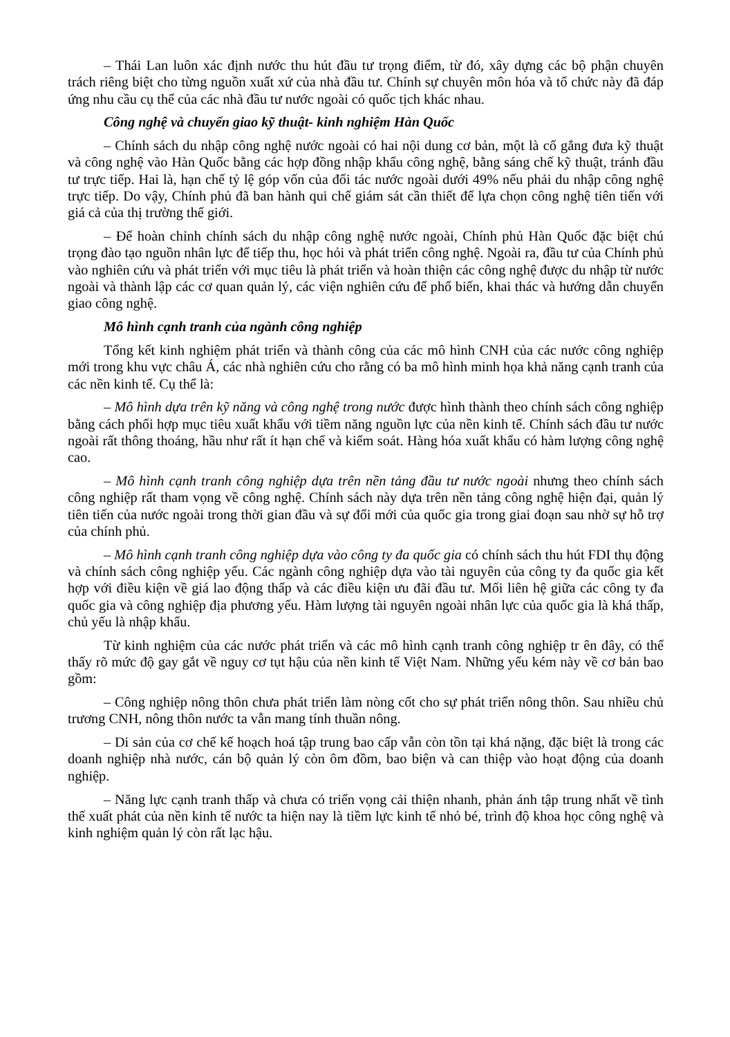– Thái Lan luôn xác định nước thu hút đầu tư trọng điểm, từ đó, xây dựng các bộ phận chuyên trách riêng biệt cho từng nguồn xuất xứ của nhà đầu tư. Chính sự chuyên môn hóa và tổ chức này đã đáp ứng nhu cầu cụ thể của các nhà đầu tư nước ngoài có quốc tịch khác nhau.
Công nghệ và chuyển giao kỹ thuật- kinh nghiệm Hàn Quốc
– Chính sách du nhập công nghệ nước ngoài có hai nội dung cơ bản, một là cố gắng đưa kỹ thuật và công nghệ vào Hàn Quốc bằng các hợp đồng nhập khẩu công nghệ, bằng sáng chế kỹ thuật, tránh đầu tư trực tiếp. Hai là, hạn chế tỷ lệ góp vốn của đối tác nước ngoài dưới 49% nếu phải du nhập công nghệ trực tiếp. Do vậy, Chính phủ đã ban hành qui chế giám sát cần thiết để lựa chọn công nghệ tiên tiến với giá cả của thị trường thế giới.
– Để hoàn chỉnh chính sách du nhập công nghệ nước ngoài, Chính phủ Hàn Quốc đặc biệt chú trọng đào tạo nguồn nhân lực để tiếp thu, học hỏi và phát triển công nghệ. Ngoài ra, đầu tư của Chính phủ vào nghiên cứu và phát triển với mục tiêu là phát triển và hoàn thiện các công nghệ được du nhập từ nước ngoài và thành lập các cơ quan quản lý, các viện nghiên cứu để phổ biến, khai thác và hướng dẫn chuyển giao công nghệ.
Mô hình cạnh tranh của ngành công nghiệp
Tổng kết kinh nghiệm phát triển và thành công của các mô hình CNH của các nước công nghiệp mới trong khu vực châu Á, các nhà nghiên cứu cho rằng có ba mô hình minh họa khả năng cạnh tranh của các nền kinh tế. Cụ thể là:
– Mô hình dựa trên kỹ năng và công nghệ trong nước được hình thành theo chính sách công nghiệp bằng cách phối hợp mục tiêu xuất khẩu với tiềm năng nguồn lực của nền kinh tế. Chính sách đầu tư nước ngoài rất thông thoáng, hầu như rất ít hạn chế và kiểm soát. Hàng hóa xuất khẩu có hàm lượng công nghệ cao.
– Mô hình cạnh tranh công nghiệp dựa trên nền tảng đầu tư nước ngoài nhưng theo chính sách công nghiệp rất tham vọng về công nghệ. Chính sách này dựa trên nền tảng công nghệ hiện đại, quản lý tiên tiến của nước ngoài trong thời gian đầu và sự đổi mới của quốc gia trong giai đoạn sau nhờ sự hỗ trợ của chính phủ.
– Mô hình cạnh tranh công nghiệp dựa vào công ty đa quốc gia có chính sách thu hút FDI thụ động và chính sách công nghiệp yếu. Các ngành công nghiệp dựa vào tài nguyên của công ty đa quốc gia kết hợp với điều kiện về giá lao động thấp và các điều kiện ưu đãi đầu tư. Mối liên hệ giữa các công ty đa quốc gia và công nghiệp địa phương yếu. Hàm lượng tài nguyên ngoài nhân lực của quốc gia là khá thấp, chủ yếu là nhập khẩu.
Từ kinh nghiệm của các nước phát triển và các mô hình cạnh tranh công nghiệp tr ên đây, có thể thấy rõ mức độ gay gắt về nguy cơ tụt hậu của nền kinh tế Việt Nam. Những yếu kém này về cơ bản bao gồm:
– Công nghiệp nông thôn chưa phát triển làm nòng cốt cho sự phát triển nông thôn. Sau nhiều chủ trương CNH, nông thôn nước ta vẫn mang tính thuần nông.
– Di sản của cơ chế kế hoạch hoá tập trung bao cấp vẫn còn tồn tại khá nặng, đặc biệt là trong các doanh nghiệp nhà nước, cán bộ quản lý còn ôm đồm, bao biện và can thiệp vào hoạt động của doanh nghiệp.
– Năng lực cạnh tranh thấp và chưa có triển vọng cải thiện nhanh, phản ánh tập trung nhất về tình thế xuất phát của nền kinh tế nước ta hiện nay là tiềm lực kinh tế nhỏ bé, trình độ khoa học công nghệ và kinh nghiệm quản lý còn rất lạc hậu.